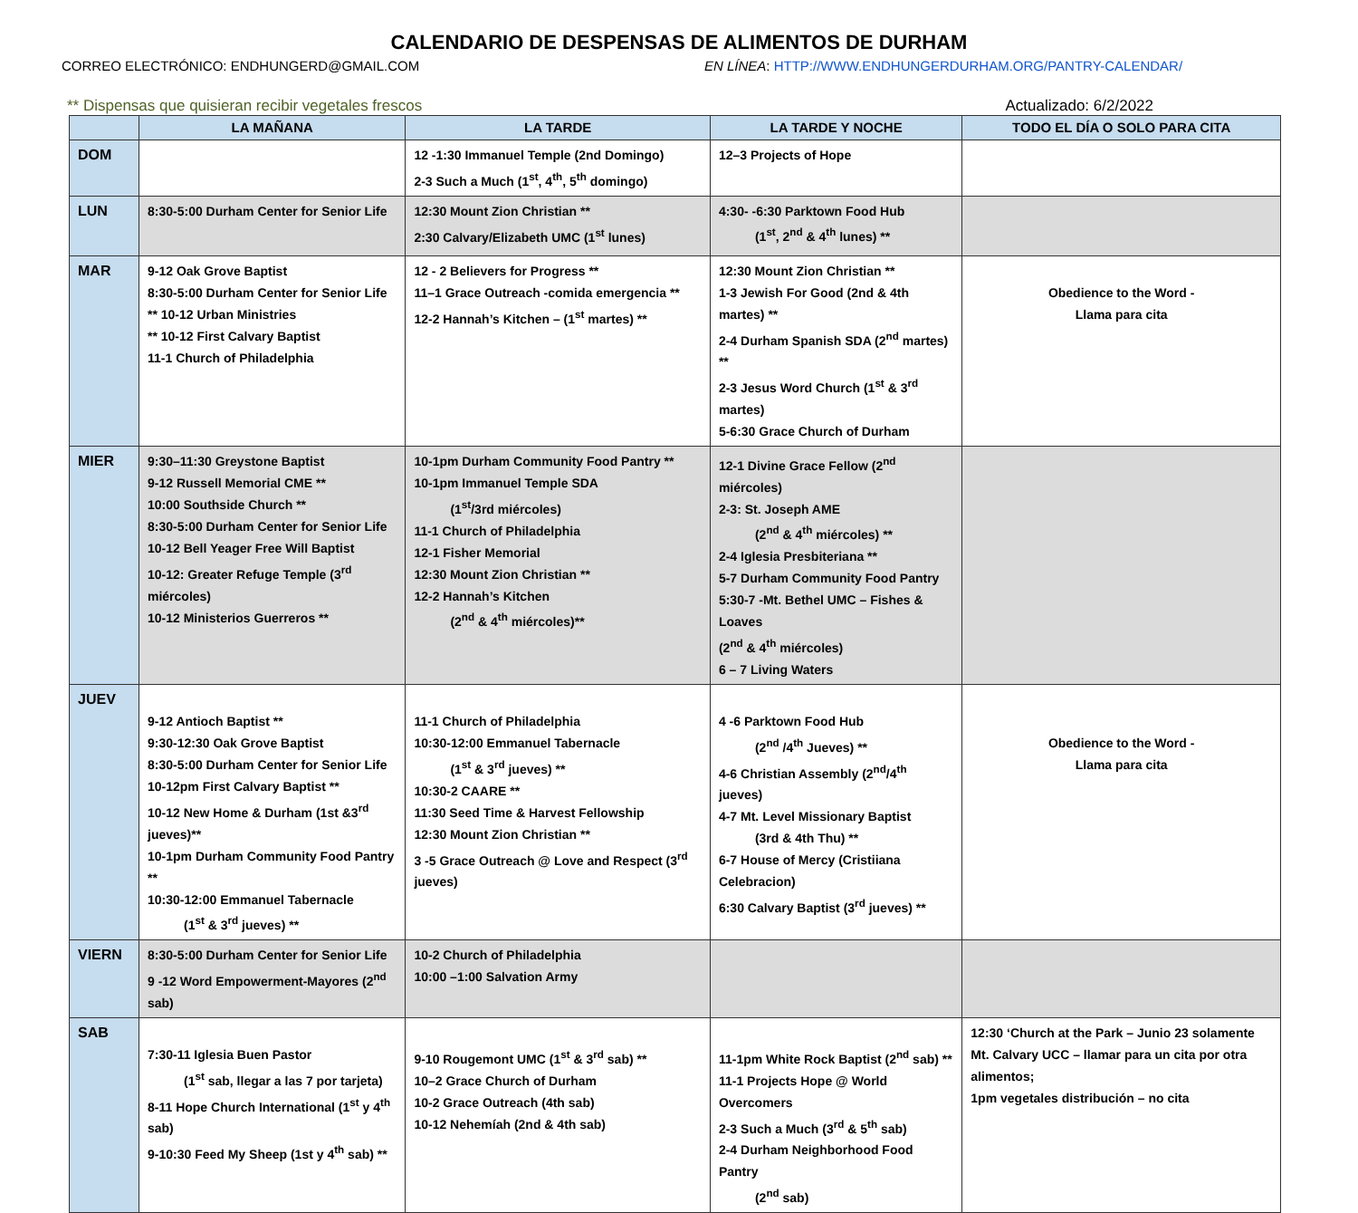CALENDARIO DE DESPENSAS DE ALIMENTOS DE DURHAM
CORREO ELECTRÓNICO: ENDHUNGERD@GMAIL.COM EN LÍNEA: HTTP://WWW.ENDHUNGERDURHAM.ORG/PANTRY-CALENDAR/
** Dispensas que quisieran recibir vegetales frescos Actualizado: 6/2/2022
| | LA MAÑANA | LA TARDE | LA TARDE Y NOCHE | TODO EL DÍA O SOLO PARA CITA |
| --- | --- | --- | --- | --- |
| DOM | | 12 -1:30 Immanuel Temple (2nd Domingo) 2-3 Such a Much (1<sup>st</sup>, 4<sup>th</sup>, 5<sup>th</sup> domingo) | 12–3 Projects of Hope | |
| LUN | 8:30-5:00 Durham Center for Senior Life | 12:30 Mount Zion Christian ** 2:30 Calvary/Elizabeth UMC (1<sup>st</sup> lunes) | 4:30- -6:30 Parktown Food Hub (1<sup>st</sup>, 2<sup>nd</sup> & 4<sup>th</sup> lunes) ** | |
| MAR | 9-12 Oak Grove Baptist 8:30-5:00 Durham Center for Senior Life ** 10-12 Urban Ministries ** 10-12 First Calvary Baptist 11-1 Church of Philadelphia | 12 - 2 Believers for Progress ** 11–1 Grace Outreach -comida emergencia ** 12-2 Hannah’s Kitchen – (1<sup>st</sup> martes) ** | 12:30 Mount Zion Christian ** 1-3 Jewish For Good (2nd & 4th martes) ** 2-4 Durham Spanish SDA (2<sup>nd</sup> martes) ** 2-3 Jesus Word Church (1<sup>st</sup> & 3<sup>rd</sup> martes) 5-6:30 Grace Church of Durham | Obedience to the Word - Llama para cita |
| MIER | 9:30–11:30 Greystone Baptist 9-12 Russell Memorial CME ** 10:00 Southside Church ** 8:30-5:00 Durham Center for Senior Life 10-12 Bell Yeager Free Will Baptist 10-12: Greater Refuge Temple (3<sup>rd</sup> miércoles) 10-12 Ministerios Guerreros ** | 10-1pm Durham Community Food Pantry ** 10-1pm Immanuel Temple SDA (1<sup>st</sup>/3rd miércoles) 11-1 Church of Philadelphia 12-1 Fisher Memorial 12:30 Mount Zion Christian ** 12-2 Hannah’s Kitchen (2<sup>nd</sup> & 4<sup>th</sup> miércoles)** | 12-1 Divine Grace Fellow (2<sup>nd</sup> miércoles) 2-3: St. Joseph AME (2<sup>nd</sup> & 4<sup>th</sup> miércoles) ** 2-4 Iglesia Presbiteriana ** 5-7 Durham Community Food Pantry 5:30-7 -Mt. Bethel UMC – Fishes & Loaves (2<sup>nd</sup> & 4<sup>th</sup> miércoles) 6 – 7 Living Waters | |
| JUEV | 9-12 Antioch Baptist ** 9:30-12:30 Oak Grove Baptist 8:30-5:00 Durham Center for Senior Life 10-12pm First Calvary Baptist ** 10-12 New Home & Durham (1st &3<sup>rd</sup> jueves)** 10-1pm Durham Community Food Pantry ** 10:30-12:00 Emmanuel Tabernacle (1<sup>st</sup> & 3<sup>rd</sup> jueves) ** | 11-1 Church of Philadelphia 10:30-12:00 Emmanuel Tabernacle (1<sup>st</sup> & 3<sup>rd</sup> jueves) ** 10:30-2 CAARE ** 11:30 Seed Time & Harvest Fellowship 12:30 Mount Zion Christian ** 3 -5 Grace Outreach @ Love and Respect (3<sup>rd</sup> jueves) | 4 -6 Parktown Food Hub (2<sup>nd</sup> /4<sup>th</sup> Jueves) ** 4-6 Christian Assembly (2<sup>nd</sup>/4<sup>th</sup> jueves) 4-7 Mt. Level Missionary Baptist (3rd & 4th Thu) ** 6-7 House of Mercy (Cristiiana Celebracion) 6:30 Calvary Baptist (3<sup>rd</sup> jueves) ** | Obedience to the Word - Llama para cita |
| VIERN | 8:30-5:00 Durham Center for Senior Life 9 -12 Word Empowerment-Mayores (2<sup>nd</sup> sab) | 10-2 Church of Philadelphia 10:00 –1:00 Salvation Army | | |
| SAB | 7:30-11 Iglesia Buen Pastor (1<sup>st</sup> sab, llegar a las 7 por tarjeta) 8-11 Hope Church International (1<sup>st</sup> y 4<sup>th</sup> sab) 9-10:30 Feed My Sheep (1st y 4<sup>th</sup> sab) ** | 9-10 Rougemont UMC (1<sup>st</sup> & 3<sup>rd</sup> sab) ** 10–2 Grace Church of Durham 10-2 Grace Outreach (4th sab) 10-12 Nehemíah (2nd & 4th sab) | 11-1pm White Rock Baptist (2<sup>nd</sup> sab) ** 11-1 Projects Hope @ World Overcomers 2-3 Such a Much (3<sup>rd</sup> & 5<sup>th</sup> sab) 2-4 Durham Neighborhood Food Pantry (2<sup>nd</sup> sab) | 12:30 ‘Church at the Park – Junio 23 solamente Mt. Calvary UCC – llamar para un cita por otra alimentos; 1pm vegetales distribución – no cita |